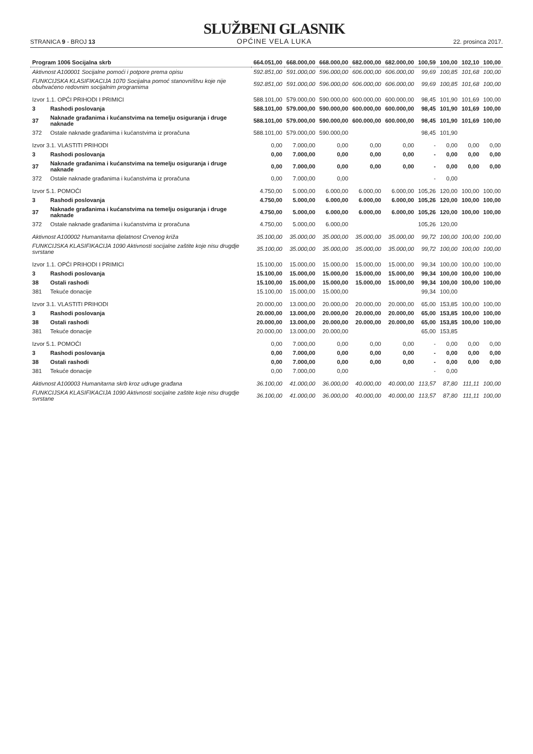STRANICA 9 - BROJ 13
SLUŽBENI GLASNIK
OPĆINE VELA LUKA
22. prosinca 2017.
| Program 1006 Socijalna skrb | | 664.051,00 | 668.000,00 | 668.000,00 | 682.000,00 | 682.000,00 | 100,59 | 100,00 | 102,10 | 100,00 |
| Aktivnost A100001 Socijalne pomoći i potpore prema opisu | | 592.851,00 | 591.000,00 | 596.000,00 | 606.000,00 | 606.000,00 | 99,69 | 100,85 | 101,68 | 100,00 |
| FUNKCIJSKA KLASIFIKACIJA 1070 Socijalna pomoć stanovništvu koje nije obuhvaćeno redovnim socijalnim programima | | 592.851,00 | 591.000,00 | 596.000,00 | 606.000,00 | 606.000,00 | 99,69 | 100,85 | 101,68 | 100,00 |
| Izvor 1.1. OPĆI PRIHODI I PRIMICI | | 588.101,00 | 579.000,00 | 590.000,00 | 600.000,00 | 600.000,00 | 98,45 | 101,90 | 101,69 | 100,00 |
| 3 | Rashodi poslovanja | 588.101,00 | 579.000,00 | 590.000,00 | 600.000,00 | 600.000,00 | 98,45 | 101,90 | 101,69 | 100,00 |
| 37 | Naknade građanima i kućanstvima na temelju osiguranja i druge naknade | 588.101,00 | 579.000,00 | 590.000,00 | 600.000,00 | 600.000,00 | 98,45 | 101,90 | 101,69 | 100,00 |
| 372 | Ostale naknade građanima i kućanstvima iz proračuna | 588.101,00 | 579.000,00 | 590.000,00 | | | 98,45 | 101,90 | | |
| Izvor 3.1. VLASTITI PRIHODI | | 0,00 | 7.000,00 | 0,00 | 0,00 | 0,00 | - | 0,00 | 0,00 | 0,00 |
| 3 | Rashodi poslovanja | 0,00 | 7.000,00 | 0,00 | 0,00 | 0,00 | - | 0,00 | 0,00 | 0,00 |
| 37 | Naknade građanima i kućanstvima na temelju osiguranja i druge naknade | 0,00 | 7.000,00 | 0,00 | 0,00 | 0,00 | - | 0,00 | 0,00 | 0,00 |
| 372 | Ostale naknade građanima i kućanstvima iz proračuna | 0,00 | 7.000,00 | 0,00 | | | - | 0,00 | | |
| Izvor 5.1. POMOĆI | | 4.750,00 | 5.000,00 | 6.000,00 | 6.000,00 | 6.000,00 | 105,26 | 120,00 | 100,00 | 100,00 |
| 3 | Rashodi poslovanja | 4.750,00 | 5.000,00 | 6.000,00 | 6.000,00 | 6.000,00 | 105,26 | 120,00 | 100,00 | 100,00 |
| 37 | Naknade građanima i kućanstvima na temelju osiguranja i druge naknade | 4.750,00 | 5.000,00 | 6.000,00 | 6.000,00 | 6.000,00 | 105,26 | 120,00 | 100,00 | 100,00 |
| 372 | Ostale naknade građanima i kućanstvima iz proračuna | 4.750,00 | 5.000,00 | 6.000,00 | | | 105,26 | 120,00 | | |
| Aktivnost A100002 Humanitarna djelatnost Crvenog križa | | 35.100,00 | 35.000,00 | 35.000,00 | 35.000,00 | 35.000,00 | 99,72 | 100,00 | 100,00 | 100,00 |
| FUNKCIJSKA KLASIFIKACIJA 1090 Aktivnosti socijalne zaštite koje nisu drugdje svrstane | | 35.100,00 | 35.000,00 | 35.000,00 | 35.000,00 | 35.000,00 | 99,72 | 100,00 | 100,00 | 100,00 |
| Izvor 1.1. OPĆI PRIHODI I PRIMICI | | 15.100,00 | 15.000,00 | 15.000,00 | 15.000,00 | 15.000,00 | 99,34 | 100,00 | 100,00 | 100,00 |
| 3 | Rashodi poslovanja | 15.100,00 | 15.000,00 | 15.000,00 | 15.000,00 | 15.000,00 | 99,34 | 100,00 | 100,00 | 100,00 |
| 38 | Ostali rashodi | 15.100,00 | 15.000,00 | 15.000,00 | 15.000,00 | 15.000,00 | 99,34 | 100,00 | 100,00 | 100,00 |
| 381 | Tekuće donacije | 15.100,00 | 15.000,00 | 15.000,00 | | | 99,34 | 100,00 | | |
| Izvor 3.1. VLASTITI PRIHODI | | 20.000,00 | 13.000,00 | 20.000,00 | 20.000,00 | 20.000,00 | 65,00 | 153,85 | 100,00 | 100,00 |
| 3 | Rashodi poslovanja | 20.000,00 | 13.000,00 | 20.000,00 | 20.000,00 | 20.000,00 | 65,00 | 153,85 | 100,00 | 100,00 |
| 38 | Ostali rashodi | 20.000,00 | 13.000,00 | 20.000,00 | 20.000,00 | 20.000,00 | 65,00 | 153,85 | 100,00 | 100,00 |
| 381 | Tekuće donacije | 20.000,00 | 13.000,00 | 20.000,00 | | | 65,00 | 153,85 | | |
| Izvor 5.1. POMOĆI | | 0,00 | 7.000,00 | 0,00 | 0,00 | 0,00 | - | 0,00 | 0,00 | 0,00 |
| 3 | Rashodi poslovanja | 0,00 | 7.000,00 | 0,00 | 0,00 | 0,00 | - | 0,00 | 0,00 | 0,00 |
| 38 | Ostali rashodi | 0,00 | 7.000,00 | 0,00 | 0,00 | 0,00 | - | 0,00 | 0,00 | 0,00 |
| 381 | Tekuće donacije | 0,00 | 7.000,00 | 0,00 | | | - | 0,00 | | |
| Aktivnost A100003 Humanitarna skrb kroz udruge građana | | 36.100,00 | 41.000,00 | 36.000,00 | 40.000,00 | 40.000,00 | 113,57 | 87,80 | 111,11 | 100,00 |
| FUNKCIJSKA KLASIFIKACIJA 1090 Aktivnosti socijalne zaštite koje nisu drugdje svrstane | | 36.100,00 | 41.000,00 | 36.000,00 | 40.000,00 | 40.000,00 | 113,57 | 87,80 | 111,11 | 100,00 |